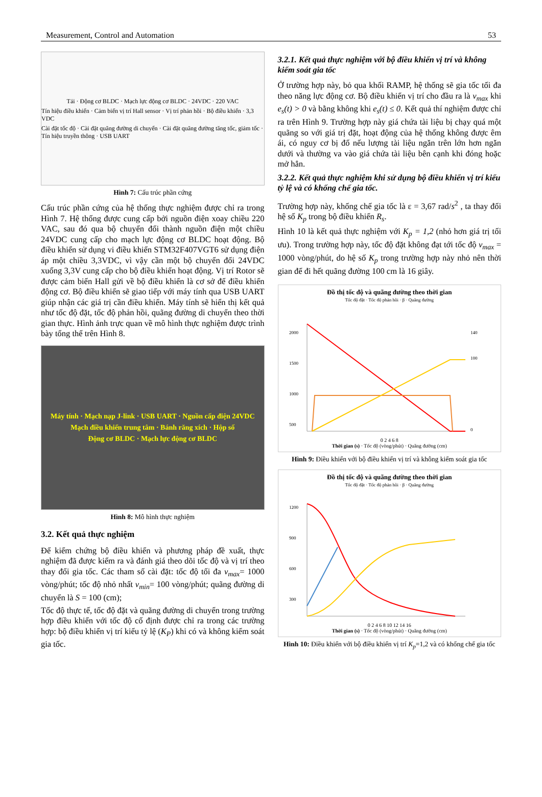Measurement, Control and Automation 53
Tải · Động cơ BLDC · Mạch lực động cơ BLDC · 24VDC · 220 VAC
Tín hiệu điều khiển · Cảm biến vị trí Hall sensor · Vị trí phản hồi · Bộ điều khiển · 3,3 VDC
Cài đặt tốc độ · Cài đặt quãng đường di chuyển · Cài đặt quãng đường tăng tốc, giảm tốc · Tín hiệu truyền thông · USB UART
Hình 7: Cấu trúc phần cứng
Cấu trúc phần cứng của hệ thống thực nghiệm được chỉ ra trong Hình 7. Hệ thống được cung cấp bởi nguồn điện xoay chiều 220 VAC, sau đó qua bộ chuyển đổi thành nguồn điện một chiều 24VDC cung cấp cho mạch lực động cơ BLDC hoạt động. Bộ điều khiển sử dụng vi điều khiển STM32F407VGT6 sử dụng điện áp một chiều 3,3VDC, vì vậy cần một bộ chuyển đổi 24VDC xuống 3,3V cung cấp cho bộ điều khiển hoạt động. Vị trí Rotor sẽ được cảm biến Hall gửi về bộ điều khiển là cơ sở để điều khiển động cơ. Bộ điều khiển sẽ giao tiếp với máy tính qua USB UART giúp nhận các giá trị cần điều khiển. Máy tính sẽ hiển thị kết quả như tốc độ đặt, tốc độ phản hồi, quãng đường di chuyển theo thời gian thực. Hình ảnh trực quan về mô hình thực nghiệm được trình bày tổng thể trên Hình 8.
Máy tính · Mạch nạp J-link · USB UART · Nguồn cấp điện 24VDC
Mạch điều khiển trung tâm · Bánh răng xích · Hộp số
Động cơ BLDC · Mạch lực động cơ BLDC
Hình 8: Mô hình thực nghiệm
3.2. Kết quả thực nghiệm
Để kiểm chứng bộ điều khiển và phương pháp đề xuất, thực nghiệm đã được kiểm ra và đánh giá theo dõi tốc độ và vị trí theo thay đổi gia tốc. Các tham số cài đặt: tốc độ tối đa v<sub>max</sub>= 1000 vòng/phút; tốc độ nhỏ nhất v<sub>min</sub>= 100 vòng/phút; quãng đường di chuyển là S = 100 (cm);
Tốc độ thực tế, tốc độ đặt và quãng đường di chuyển trong trường hợp điều khiển với tốc độ cố định được chỉ ra trong các trường hợp: bộ điều khiển vị trí kiểu tỷ lệ (K<sub>P</sub>) khi có và không kiểm soát gia tốc.
3.2.1. Kết quả thực nghiệm với bộ điều khiển vị trí và không kiểm soát gia tốc
Ở trường hợp này, bỏ qua khối RAMP, hệ thống sẽ gia tốc tối đa theo năng lực động cơ. Bộ điều khiển vị trí cho đầu ra là v<sub>max</sub> khi e<sub>s</sub>(t) > 0 và bằng không khi e<sub>s</sub>(t) ≤ 0. Kết quả thí nghiệm được chỉ ra trên Hình 9. Trường hợp này giá chứa tài liệu bị chạy quá một quãng so với giá trị đặt, hoạt động của hệ thống không được êm ái, có nguy cơ bị đổ nếu lượng tài liệu ngăn trên lớn hơn ngăn dưới và thường va vào giá chứa tài liệu bên cạnh khi đóng hoặc mở hẳn.
3.2.2. Kết quả thực nghiệm khi sử dụng bộ điều khiển vị trí kiểu tỷ lệ và có khống chế gia tốc.
Trường hợp này, khống chế gia tốc là ε = 3,67 rad/s<sup>2</sup> , ta thay đổi hệ số K<sub>p</sub> trong bộ điều khiển R<sub>s</sub>.
Hình 10 là kết quả thực nghiệm với K<sub>p</sub> = 1,2 (nhỏ hơn giá trị tối ưu). Trong trường hợp này, tốc độ đặt không đạt tới tốc độ v<sub>max</sub> = 1000 vòng/phút, do hệ số K<sub>p</sub> trong trường hợp này nhỏ nên thời gian để đi hết quãng đường 100 cm là 16 giây.
Đồ thị tốc độ và quãng đường theo thời gian
Tốc độ đặt · Tốc độ phản hồi · β · Quãng đường
2000
1500
1000
500
140
100
0
0 2 4 6 8
Thời gian (s) · Tốc độ (vòng/phút) · Quãng đường (cm)
Hình 9: Điều khiển với bộ điều khiển vị trí và không kiểm soát gia tốc
Đồ thị tốc độ và quãng đường theo thời gian
Tốc độ đặt · Tốc độ phản hồi · β · Quãng đường
1200
900
600
300
0 2 4 6 8 10 12 14 16
Thời gian (s) · Tốc độ (vòng/phút) · Quãng đường (cm)
Hình 10: Điều khiển với bộ điều khiển vị trí K<sub>p</sub>=1,2 và có khống chế gia tốc